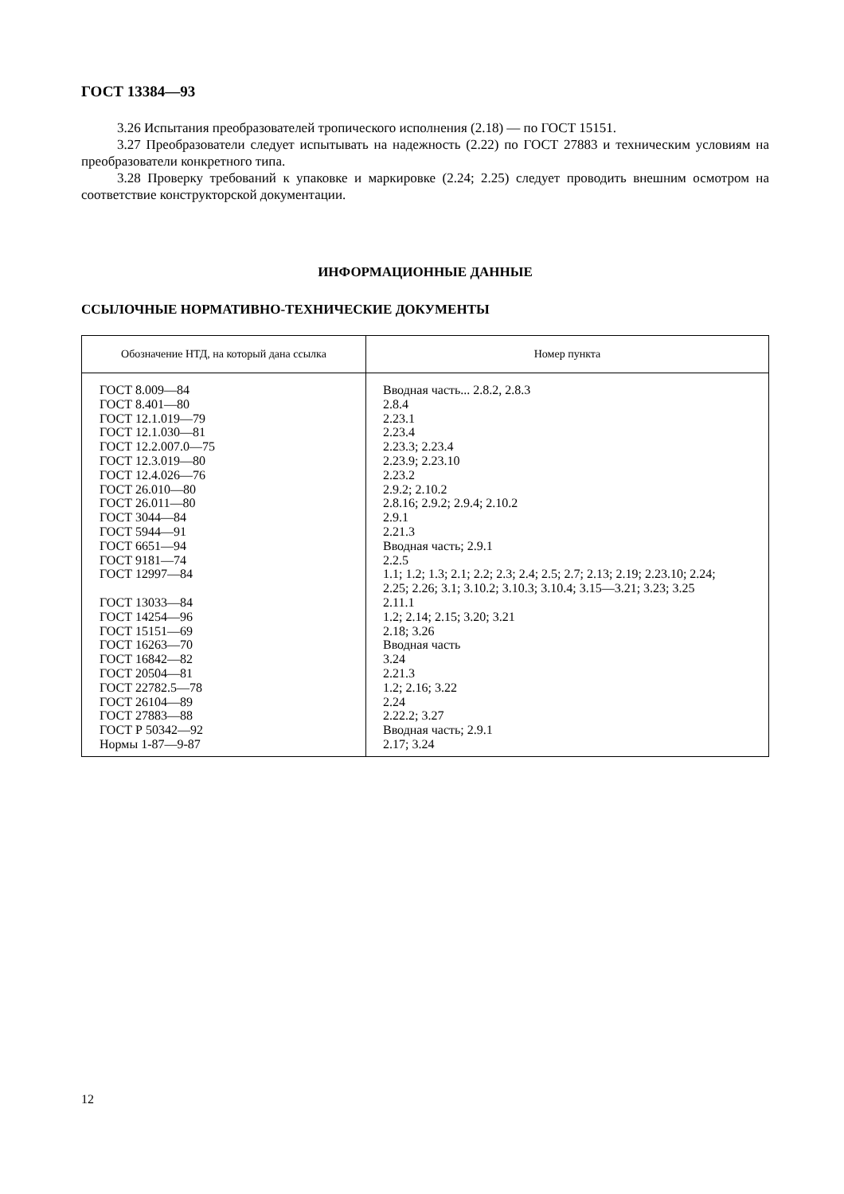ГОСТ 13384—93
3.26 Испытания преобразователей тропического исполнения (2.18) — по ГОСТ 15151.
3.27 Преобразователи следует испытывать на надежность (2.22) по ГОСТ 27883 и техническим условиям на преобразователи конкретного типа.
3.28 Проверку требований к упаковке и маркировке (2.24; 2.25) следует проводить внешним осмотром на соответствие конструкторской документации.
ИНФОРМАЦИОННЫЕ ДАННЫЕ
ССЫЛОЧНЫЕ НОРМАТИВНО-ТЕХНИЧЕСКИЕ ДОКУМЕНТЫ
| Обозначение НТД, на который дана ссылка | Номер пункта |
| --- | --- |
| ГОСТ 8.009—84 ГОСТ 8.401—80 ГОСТ 12.1.019—79 ГОСТ 12.1.030—81 ГОСТ 12.2.007.0—75 ГОСТ 12.3.019—80 ГОСТ 12.4.026—76 ГОСТ 26.010—80 ГОСТ 26.011—80 ГОСТ 3044—84 ГОСТ 5944—91 ГОСТ 6651—94 ГОСТ 9181—74 ГОСТ 12997—84 ГОСТ 13033—84 ГОСТ 14254—96 ГОСТ 15151—69 ГОСТ 16263—70 ГОСТ 16842—82 ГОСТ 20504—81 ГОСТ 22782.5—78 ГОСТ 26104—89 ГОСТ 27883—88 ГОСТ Р 50342—92 Нормы 1-87—9-87 | Вводная часть... 2.8.2, 2.8.3 2.8.4 2.23.1 2.23.4 2.23.3; 2.23.4 2.23.9; 2.23.10 2.23.2 2.9.2; 2.10.2 2.8.16; 2.9.2; 2.9.4; 2.10.2 2.9.1 2.21.3 Вводная часть; 2.9.1 2.2.5 1.1; 1.2; 1.3; 2.1; 2.2; 2.3; 2.4; 2.5; 2.7; 2.13; 2.19; 2.23.10; 2.24; 2.25; 2.26; 3.1; 3.10.2; 3.10.3; 3.10.4; 3.15—3.21; 3.23; 3.25 2.11.1 1.2; 2.14; 2.15; 3.20; 3.21 2.18; 3.26 Вводная часть 3.24 2.21.3 1.2; 2.16; 3.22 2.24 2.22.2; 3.27 Вводная часть; 2.9.1 2.17; 3.24 |
12